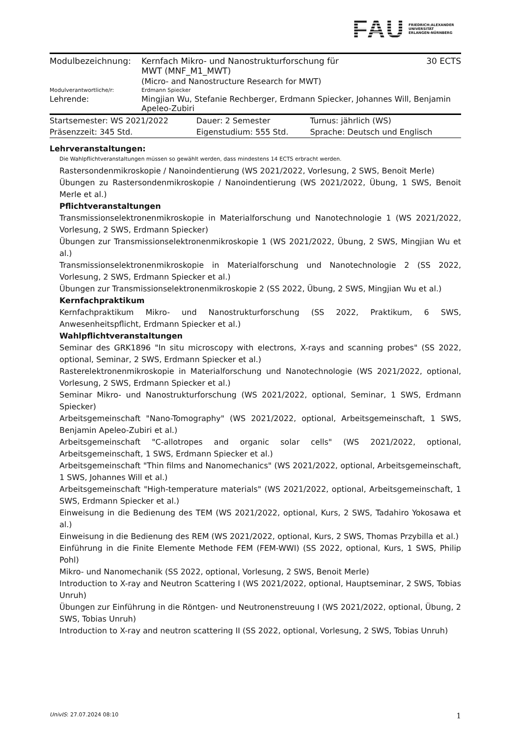FAU
FRIEDRICH-ALEXANDER
UNIVERSITÄT
ERLANGEN-NÜRNBERG
| Modulbezeichnung: | Kernfach Mikro- und Nanostrukturforschung für MWT (MNF_M1_MWT) | 30 ECTS |
| | (Micro- and Nanostructure Research for MWT) | |
| Modulverantwortliche/r: | Erdmann Spiecker | |
| Lehrende: | Mingjian Wu, Stefanie Rechberger, Erdmann Spiecker, Johannes Will, Benjamin Apeleo-Zubiri | |
| Startsemester: WS 2021/2022 | Dauer: 2 Semester | Turnus: jährlich (WS) |
| Präsenzzeit: 345 Std. | Eigenstudium: 555 Std. | Sprache: Deutsch und Englisch |
Lehrveranstaltungen:
Die Wahlpflichtveranstaltungen müssen so gewählt werden, dass mindestens 14 ECTS erbracht werden.
Rastersondenmikroskopie / Nanoindentierung (WS 2021/2022, Vorlesung, 2 SWS, Benoit Merle)
Übungen zu Rastersondenmikroskopie / Nanoindentierung (WS 2021/2022, Übung, 1 SWS, Benoit Merle et al.)
Pflichtveranstaltungen
Transmissionselektronenmikroskopie in Materialforschung und Nanotechnologie 1 (WS 2021/2022, Vorlesung, 2 SWS, Erdmann Spiecker)
Übungen zur Transmissionselektronenmikroskopie 1 (WS 2021/2022, Übung, 2 SWS, Mingjian Wu et al.)
Transmissionselektronenmikroskopie in Materialforschung und Nanotechnologie 2 (SS 2022, Vorlesung, 2 SWS, Erdmann Spiecker et al.)
Übungen zur Transmissionselektronenmikroskopie 2 (SS 2022, Übung, 2 SWS, Mingjian Wu et al.)
Kernfachpraktikum
Kernfachpraktikum Mikro- und Nanostrukturforschung (SS 2022, Praktikum, 6 SWS, Anwesenheitspflicht, Erdmann Spiecker et al.)
Wahlpflichtveranstaltungen
Seminar des GRK1896 "In situ microscopy with electrons, X-rays and scanning probes" (SS 2022, optional, Seminar, 2 SWS, Erdmann Spiecker et al.)
Rasterelektronenmikroskopie in Materialforschung und Nanotechnologie (WS 2021/2022, optional, Vorlesung, 2 SWS, Erdmann Spiecker et al.)
Seminar Mikro- und Nanostrukturforschung (WS 2021/2022, optional, Seminar, 1 SWS, Erdmann Spiecker)
Arbeitsgemeinschaft "Nano-Tomography" (WS 2021/2022, optional, Arbeitsgemeinschaft, 1 SWS, Benjamin Apeleo-Zubiri et al.)
Arbeitsgemeinschaft "C-allotropes and organic solar cells" (WS 2021/2022, optional, Arbeitsgemeinschaft, 1 SWS, Erdmann Spiecker et al.)
Arbeitsgemeinschaft "Thin films and Nanomechanics" (WS 2021/2022, optional, Arbeitsgemeinschaft, 1 SWS, Johannes Will et al.)
Arbeitsgemeinschaft "High-temperature materials" (WS 2021/2022, optional, Arbeitsgemeinschaft, 1 SWS, Erdmann Spiecker et al.)
Einweisung in die Bedienung des TEM (WS 2021/2022, optional, Kurs, 2 SWS, Tadahiro Yokosawa et al.)
Einweisung in die Bedienung des REM (WS 2021/2022, optional, Kurs, 2 SWS, Thomas Przybilla et al.)
Einführung in die Finite Elemente Methode FEM (FEM-WWI) (SS 2022, optional, Kurs, 1 SWS, Philip Pohl)
Mikro- und Nanomechanik (SS 2022, optional, Vorlesung, 2 SWS, Benoit Merle)
Introduction to X-ray and Neutron Scattering I (WS 2021/2022, optional, Hauptseminar, 2 SWS, Tobias Unruh)
Übungen zur Einführung in die Röntgen- und Neutronenstreuung I (WS 2021/2022, optional, Übung, 2 SWS, Tobias Unruh)
Introduction to X-ray and neutron scattering II (SS 2022, optional, Vorlesung, 2 SWS, Tobias Unruh)
UnivIS: 27.07.2024 08:10 1